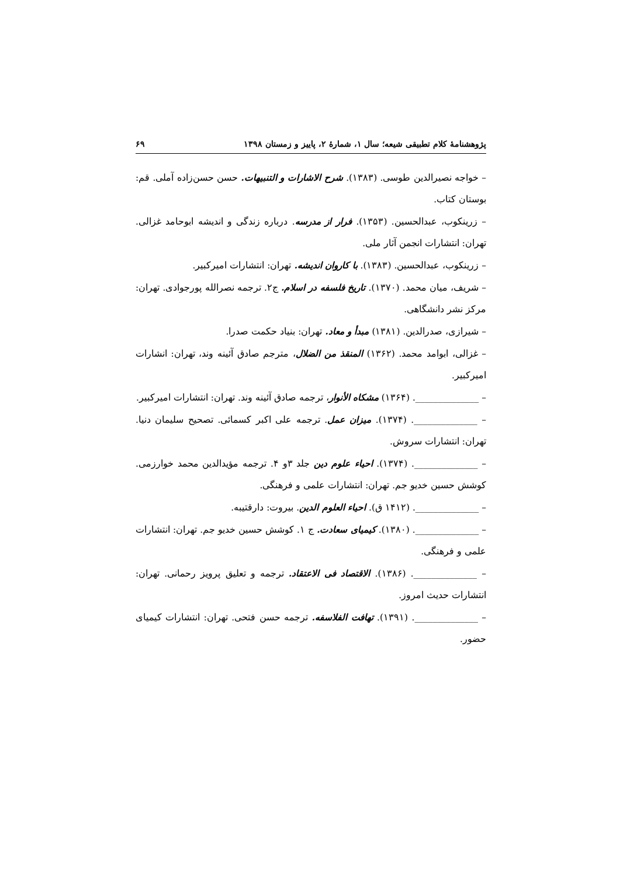پژوهشنامهٔ کلام تطبیقی شیعه؛ سال ۱، شمارهٔ ۲، پاییز و زمستان ۱۳۹۸ ۶۹
– خواجه نصیرالدین طوسی. (۱۳۸۳). شرح الاشارات و التنبیهات. حسن حسن‌زاده آملی. قم: بوستان کتاب.
– زرینکوب، عبدالحسین. (۱۳۵۳). فرار از مدرسه. درباره زندگی و اندیشه ابوحامد غزالی. تهران: انتشارات انجمن آثار ملی.
– زرینکوب، عبدالحسین. (۱۳۸۳). با کاروان اندیشه. تهران: انتشارات امیرکبیر.
– شریف، میان محمد. (۱۳۷۰). تاریخ فلسفه در اسلام. ج۲. ترجمه نصرالله پورجوادی. تهران: مرکز نشر دانشگاهی.
– شیرازی، صدرالدین. (۱۳۸۱) مبدأ و معاد. تهران: بنیاد حکمت صدرا.
– غزالی، ابوامد محمد. (۱۳۶۲) المنقذ من الضلال، مترجم صادق آئینه وند، تهران: انشارات امیرکبیر.
– ______________. (۱۳۶۴) مشکاه الأنوار، ترجمه صادق آئینه وند. تهران: انتشارات امیرکبیر.
– ______________. (۱۳۷۴). میزان عمل. ترجمه علی اکبر کسمائی. تصحیح سلیمان دنیا. تهران: انتشارات سروش.
– ______________. (۱۳۷۴). احیاء علوم دین جلد ۳و ۴. ترجمه مؤیدالدین محمد خوارزمی. کوشش حسین خدیو جم. تهران: انتشارات علمی و فرهنگی.
– ______________. (۱۴۱۲ ق). احیاء العلوم الدین. بیروت: دارقتیبه.
– ______________. (۱۳۸۰). کیمیای سعادت. ج ۱. کوشش حسین خدیو جم. تهران: انتشارات علمی و فرهنگی.
– ______________. (۱۳۸۶). الاقتصاد فی الاعتقاد. ترجمه و تعلیق پرویز رحمانی. تهران: انتشارات حدیث امروز.
– ______________. (۱۳۹۱). تهافت الفلاسفه. ترجمه حسن فتحی. تهران: انتشارات کیمیای حضور.